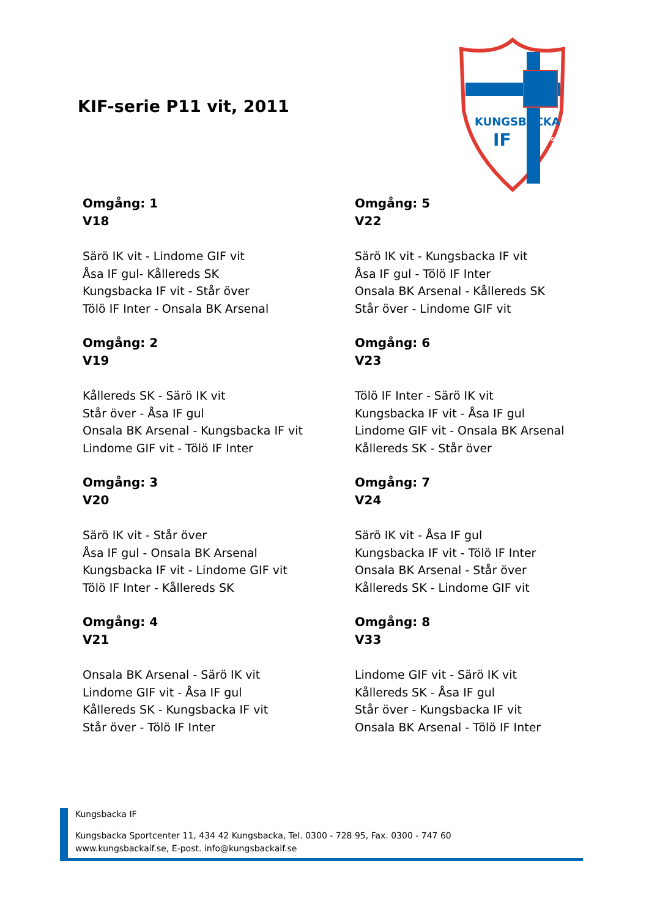KIF-serie P11 vit, 2011
KUNGSBACKA
IF
2005
Omgång: 1
V18
Särö IK vit - Lindome GIF vit
Åsa IF gul- Kållereds SK
Kungsbacka IF vit - Står över
Tölö IF Inter - Onsala BK Arsenal
Omgång: 2
V19
Kållereds SK - Särö IK vit
Står över - Åsa IF gul
Onsala BK Arsenal - Kungsbacka IF vit
Lindome GIF vit - Tölö IF Inter
Omgång: 3
V20
Särö IK vit - Står över
Åsa IF gul - Onsala BK Arsenal
Kungsbacka IF vit - Lindome GIF vit
Tölö IF Inter - Kållereds SK
Omgång: 4
V21
Onsala BK Arsenal - Särö IK vit
Lindome GIF vit - Åsa IF gul
Kållereds SK - Kungsbacka IF vit
Står över - Tölö IF Inter
Omgång: 5
V22
Särö IK vit - Kungsbacka IF vit
Åsa IF gul - Tölö IF Inter
Onsala BK Arsenal - Kållereds SK
Står över - Lindome GIF vit
Omgång: 6
V23
Tölö IF Inter - Särö IK vit
Kungsbacka IF vit - Åsa IF gul
Lindome GIF vit - Onsala BK Arsenal
Kållereds SK - Står över
Omgång: 7
V24
Särö IK vit - Åsa IF gul
Kungsbacka IF vit - Tölö IF Inter
Onsala BK Arsenal - Står över
Kållereds SK - Lindome GIF vit
Omgång: 8
V33
Lindome GIF vit - Särö IK vit
Kållereds SK - Åsa IF gul
Står över - Kungsbacka IF vit
Onsala BK Arsenal - Tölö IF Inter
Kungsbacka IF
Kungsbacka Sportcenter 11, 434 42 Kungsbacka, Tel. 0300 - 728 95, Fax. 0300 - 747 60
www.kungsbackaif.se, E-post. info@kungsbackaif.se